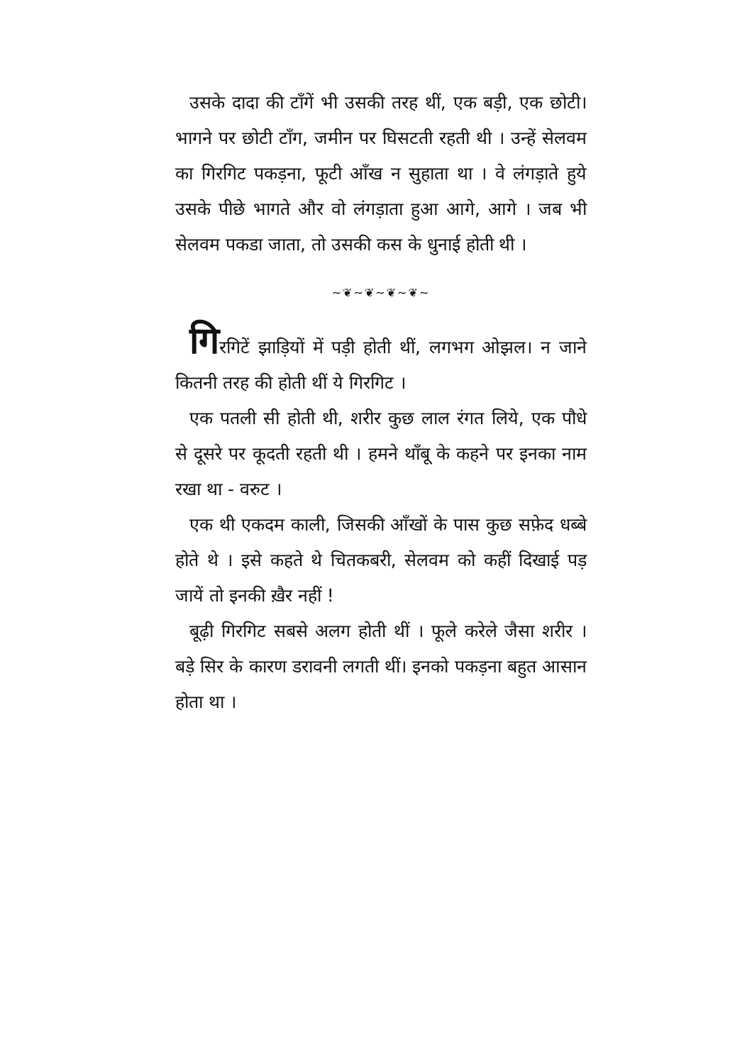उसके दादा की टाँगें भी उसकी तरह थीं, एक बड़ी, एक छोटी। भागने पर छोटी टाँग, जमीन पर घिसटती रहती थी । उन्हें सेलवम का गिरगिट पकड़ना, फूटी आँख न सुहाता था । वे लंगड़ाते हुये उसके पीछे भागते और वो लंगड़ाता हुआ आगे, आगे । जब भी सेलवम पकडा जाता, तो उसकी कस के धुनाई होती थी ।
~❦~❦~❦~❦~
गिरगिटें झाड़ियों में पड़ी होती थीं, लगभग ओझल। न जाने कितनी तरह की होती थीं ये गिरगिट ।
एक पतली सी होती थी, शरीर कुछ लाल रंगत लिये, एक पौधे से दूसरे पर कूदती रहती थी । हमने थाँबू के कहने पर इनका नाम रखा था - वरुट ।
एक थी एकदम काली, जिसकी आँखों के पास कुछ सफ़ेद धब्बे होते थे । इसे कहते थे चितकबरी, सेलवम को कहीं दिखाई पड़ जायें तो इनकी ख़ैर नहीं !
बूढ़ी गिरगिट सबसे अलग होती थीं । फूले करेले जैसा शरीर । बड़े सिर के कारण डरावनी लगती थीं। इनको पकड़ना बहुत आसान होता था ।